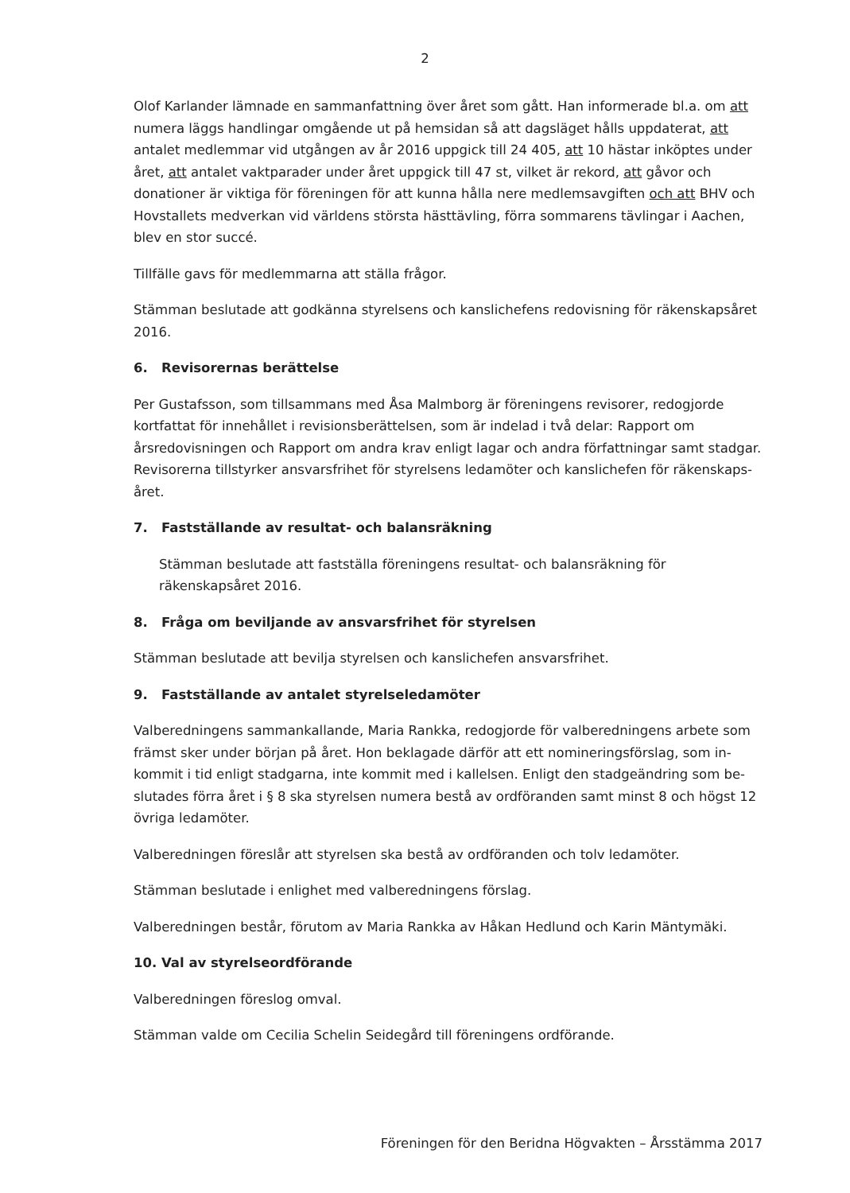2
Olof Karlander lämnade en sammanfattning över året som gått. Han informerade bl.a. om att numera läggs handlingar omgående ut på hemsidan så att dagsläget hålls uppdaterat, att antalet medlemmar vid utgången av år 2016 uppgick till 24 405, att 10 hästar inköptes under året, att antalet vaktparader under året uppgick till 47 st, vilket är rekord, att gåvor och donationer är viktiga för föreningen för att kunna hålla nere medlemsavgiften och att BHV och Hovstallets medverkan vid världens största hästtävling, förra sommarens tävlingar i Aachen, blev en stor succé.
Tillfälle gavs för medlemmarna att ställa frågor.
Stämman beslutade att godkänna styrelsens och kanslichefens redovisning för räkenskapsåret 2016.
6. Revisorernas berättelse
Per Gustafsson, som tillsammans med Åsa Malmborg är föreningens revisorer, redogjorde kortfattat för innehållet i revisionsberättelsen, som är indelad i två delar: Rapport om årsredovisningen och Rapport om andra krav enligt lagar och andra författningar samt stadgar. Revisorerna tillstyrker ansvarsfrihet för styrelsens ledamöter och kanslichefen för räkenskaps-året.
7. Fastställande av resultat- och balansräkning
Stämman beslutade att fastställa föreningens resultat- och balansräkning för räkenskapsåret 2016.
8. Fråga om beviljande av ansvarsfrihet för styrelsen
Stämman beslutade att bevilja styrelsen och kanslichefen ansvarsfrihet.
9. Fastställande av antalet styrelseledamöter
Valberedningens sammankallande, Maria Rankka, redogjorde för valberedningens arbete som främst sker under början på året. Hon beklagade därför att ett nomineringsförslag, som in-kommit i tid enligt stadgarna, inte kommit med i kallelsen. Enligt den stadgeändring som be-slutades förra året i § 8 ska styrelsen numera bestå av ordföranden samt minst 8 och högst 12 övriga ledamöter.
Valberedningen föreslår att styrelsen ska bestå av ordföranden och tolv ledamöter.
Stämman beslutade i enlighet med valberedningens förslag.
Valberedningen består, förutom av Maria Rankka av Håkan Hedlund och Karin Mäntymäki.
10. Val av styrelseordförande
Valberedningen föreslog omval.
Stämman valde om Cecilia Schelin Seidegård till föreningens ordförande.
Föreningen för den Beridna Högvakten – Årsstämma 2017